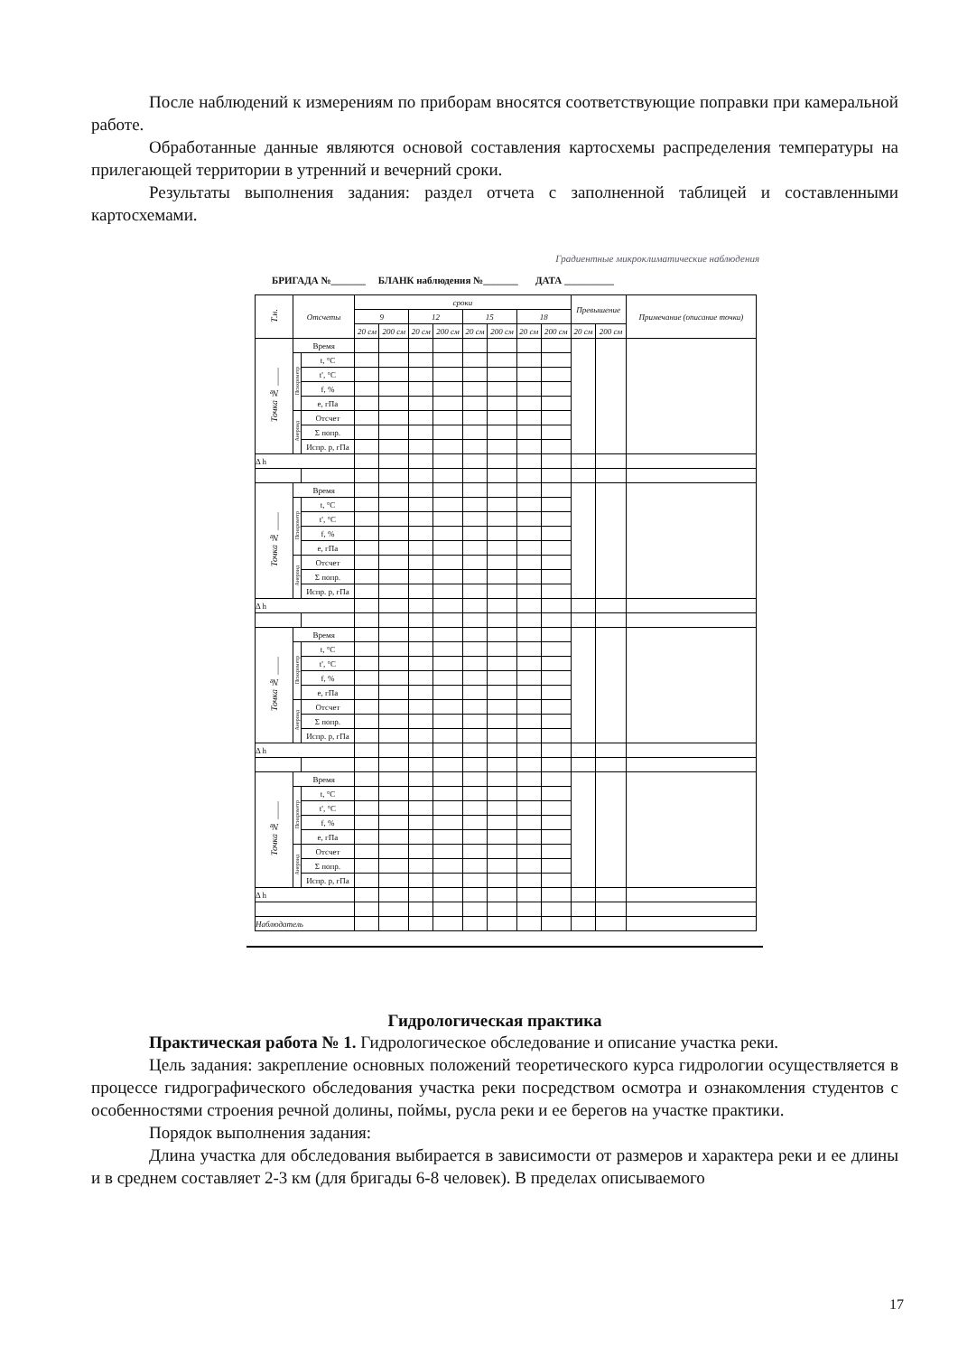После наблюдений к измерениям по приборам вносятся соответствующие поправки при камеральной работе.
Обработанные данные являются основой составления картосхемы распределения температуры на прилегающей территории в утренний и вечерний сроки.
Результаты выполнения задания: раздел отчета с заполненной таблицей и составленными картосхемами.
Градиентные микроклиматические наблюдения
БРИГАДА №_______ БЛАНК наблюдения №_______ ДАТА __________
| Т.н. | Отсчеты | | сроки | | | | | | | | Превышение | | Примечание (описание точки) |
| --- | --- | --- | --- | --- | --- | --- | --- | --- | --- | --- | --- | --- | --- |
| | | | 9 | | 12 | | 15 | | 18 | | | | |
| | | | 20 см | 200 см | 20 см | 200 см | 20 см | 200 см | 20 см | 200 см | 20 см | 200 см | |
| Точка № ____ | Время | | | | | | | | | | | | |
| | Психрометр | t, °C | | | | | | | | | | | |
| | | t', °C | | | | | | | | | | | |
| | | f, % | | | | | | | | | | | |
| | | e, гПа | | | | | | | | | | | |
| | Анероид | Отсчет | | | | | | | | | | | |
| | | Σ попр. | | | | | | | | | | | |
| | | Испр. р, гПа | | | | | | | | | | | |
| Δ h | | | | | | | | | | | | | |
| Точка № ____ | Время | | | | | | | | | | | | |
| | Психрометр | t, °C | | | | | | | | | | | |
| | | t', °C | | | | | | | | | | | |
| | | f, % | | | | | | | | | | | |
| | | e, гПа | | | | | | | | | | | |
| | Анероид | Отсчет | | | | | | | | | | | |
| | | Σ попр. | | | | | | | | | | | |
| | | Испр. р, гПа | | | | | | | | | | | |
| Δ h | | | | | | | | | | | | | |
| Точка № ____ | Время | | | | | | | | | | | | |
| | Психрометр | t, °C | | | | | | | | | | | |
| | | t', °C | | | | | | | | | | | |
| | | f, % | | | | | | | | | | | |
| | | e, гПа | | | | | | | | | | | |
| | Анероид | Отсчет | | | | | | | | | | | |
| | | Σ попр. | | | | | | | | | | | |
| | | Испр. р, гПа | | | | | | | | | | | |
| Δ h | | | | | | | | | | | | | |
| Точка № ____ | Время | | | | | | | | | | | | |
| | Психрометр | t, °C | | | | | | | | | | | |
| | | t', °C | | | | | | | | | | | |
| | | f, % | | | | | | | | | | | |
| | | e, гПа | | | | | | | | | | | |
| | Анероид | Отсчет | | | | | | | | | | | |
| | | Σ попр. | | | | | | | | | | | |
| | | Испр. р, гПа | | | | | | | | | | | |
| Δ h | | | | | | | | | | | | | |
| Наблюдатель | | | | | | | | | | | | | |
Гидрологическая практика
Практическая работа № 1. Гидрологическое обследование и описание участка реки.
Цель задания: закрепление основных положений теоретического курса гидрологии осуществляется в процессе гидрографического обследования участка реки посредством осмотра и ознакомления студентов с особенностями строения речной долины, поймы, русла реки и ее берегов на участке практики.
Порядок выполнения задания:
Длина участка для обследования выбирается в зависимости от размеров и характера реки и ее длины и в среднем составляет 2-3 км (для бригады 6-8 человек). В пределах описываемого
17